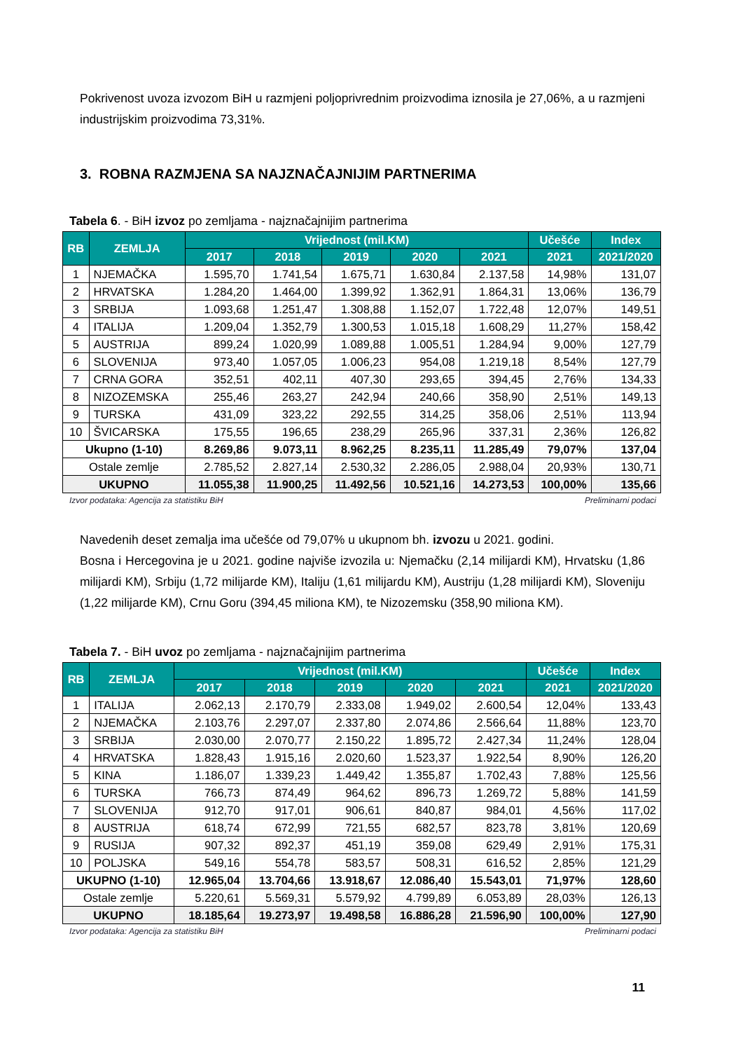Pokrivenost uvoza izvozom BiH u razmjeni poljoprivrednim proizvodima iznosila je 27,06%, a u razmjeni industrijskim proizvodima 73,31%.
3. ROBNA RAZMJENA SA NAJZNAČAJNIJIM PARTNERIMA
Tabela 6. - BiH izvoz po zemljama - najznačajnijim partnerima
| RB | ZEMLJA | Vrijednost (mil.KM) | | | | | Učešće | Index |
| --- | --- | --- | --- | --- | --- | --- | --- | --- |
| | | 2017 | 2018 | 2019 | 2020 | 2021 | 2021 | 2021/2020 |
| 1 | NJEMAČKA | 1.595,70 | 1.741,54 | 1.675,71 | 1.630,84 | 2.137,58 | 14,98% | 131,07 |
| 2 | HRVATSKA | 1.284,20 | 1.464,00 | 1.399,92 | 1.362,91 | 1.864,31 | 13,06% | 136,79 |
| 3 | SRBIJA | 1.093,68 | 1.251,47 | 1.308,88 | 1.152,07 | 1.722,48 | 12,07% | 149,51 |
| 4 | ITALIJA | 1.209,04 | 1.352,79 | 1.300,53 | 1.015,18 | 1.608,29 | 11,27% | 158,42 |
| 5 | AUSTRIJA | 899,24 | 1.020,99 | 1.089,88 | 1.005,51 | 1.284,94 | 9,00% | 127,79 |
| 6 | SLOVENIJA | 973,40 | 1.057,05 | 1.006,23 | 954,08 | 1.219,18 | 8,54% | 127,79 |
| 7 | CRNA GORA | 352,51 | 402,11 | 407,30 | 293,65 | 394,45 | 2,76% | 134,33 |
| 8 | NIZOZEMSKA | 255,46 | 263,27 | 242,94 | 240,66 | 358,90 | 2,51% | 149,13 |
| 9 | TURSKA | 431,09 | 323,22 | 292,55 | 314,25 | 358,06 | 2,51% | 113,94 |
| 10 | ŠVICARSKA | 175,55 | 196,65 | 238,29 | 265,96 | 337,31 | 2,36% | 126,82 |
| Ukupno (1-10) | | 8.269,86 | 9.073,11 | 8.962,25 | 8.235,11 | 11.285,49 | 79,07% | 137,04 |
| Ostale zemlje | | 2.785,52 | 2.827,14 | 2.530,32 | 2.286,05 | 2.988,04 | 20,93% | 130,71 |
| UKUPNO | | 11.055,38 | 11.900,25 | 11.492,56 | 10.521,16 | 14.273,53 | 100,00% | 135,66 |
Izvor podataka: Agencija za statistiku BiH Preliminarni podaci
Navedenih deset zemalja ima učešće od 79,07% u ukupnom bh. izvozu u 2021. godini.
Bosna i Hercegovina je u 2021. godine najviše izvozila u: Njemačku (2,14 milijardi KM), Hrvatsku (1,86 milijardi KM), Srbiju (1,72 milijarde KM), Italiju (1,61 milijardu KM), Austriju (1,28 milijardi KM), Sloveniju (1,22 milijarde KM), Crnu Goru (394,45 miliona KM), te Nizozemsku (358,90 miliona KM).
Tabela 7. - BiH uvoz po zemljama - najznačajnijim partnerima
| RB | ZEMLJA | Vrijednost (mil.KM) | | | | | Učešće | Index |
| --- | --- | --- | --- | --- | --- | --- | --- | --- |
| | | 2017 | 2018 | 2019 | 2020 | 2021 | 2021 | 2021/2020 |
| 1 | ITALIJA | 2.062,13 | 2.170,79 | 2.333,08 | 1.949,02 | 2.600,54 | 12,04% | 133,43 |
| 2 | NJEMAČKA | 2.103,76 | 2.297,07 | 2.337,80 | 2.074,86 | 2.566,64 | 11,88% | 123,70 |
| 3 | SRBIJA | 2.030,00 | 2.070,77 | 2.150,22 | 1.895,72 | 2.427,34 | 11,24% | 128,04 |
| 4 | HRVATSKA | 1.828,43 | 1.915,16 | 2.020,60 | 1.523,37 | 1.922,54 | 8,90% | 126,20 |
| 5 | KINA | 1.186,07 | 1.339,23 | 1.449,42 | 1.355,87 | 1.702,43 | 7,88% | 125,56 |
| 6 | TURSKA | 766,73 | 874,49 | 964,62 | 896,73 | 1.269,72 | 5,88% | 141,59 |
| 7 | SLOVENIJA | 912,70 | 917,01 | 906,61 | 840,87 | 984,01 | 4,56% | 117,02 |
| 8 | AUSTRIJA | 618,74 | 672,99 | 721,55 | 682,57 | 823,78 | 3,81% | 120,69 |
| 9 | RUSIJA | 907,32 | 892,37 | 451,19 | 359,08 | 629,49 | 2,91% | 175,31 |
| 10 | POLJSKA | 549,16 | 554,78 | 583,57 | 508,31 | 616,52 | 2,85% | 121,29 |
| UKUPNO (1-10) | | 12.965,04 | 13.704,66 | 13.918,67 | 12.086,40 | 15.543,01 | 71,97% | 128,60 |
| Ostale zemlje | | 5.220,61 | 5.569,31 | 5.579,92 | 4.799,89 | 6.053,89 | 28,03% | 126,13 |
| UKUPNO | | 18.185,64 | 19.273,97 | 19.498,58 | 16.886,28 | 21.596,90 | 100,00% | 127,90 |
Izvor podataka: Agencija za statistiku BiH Preliminarni podaci
11